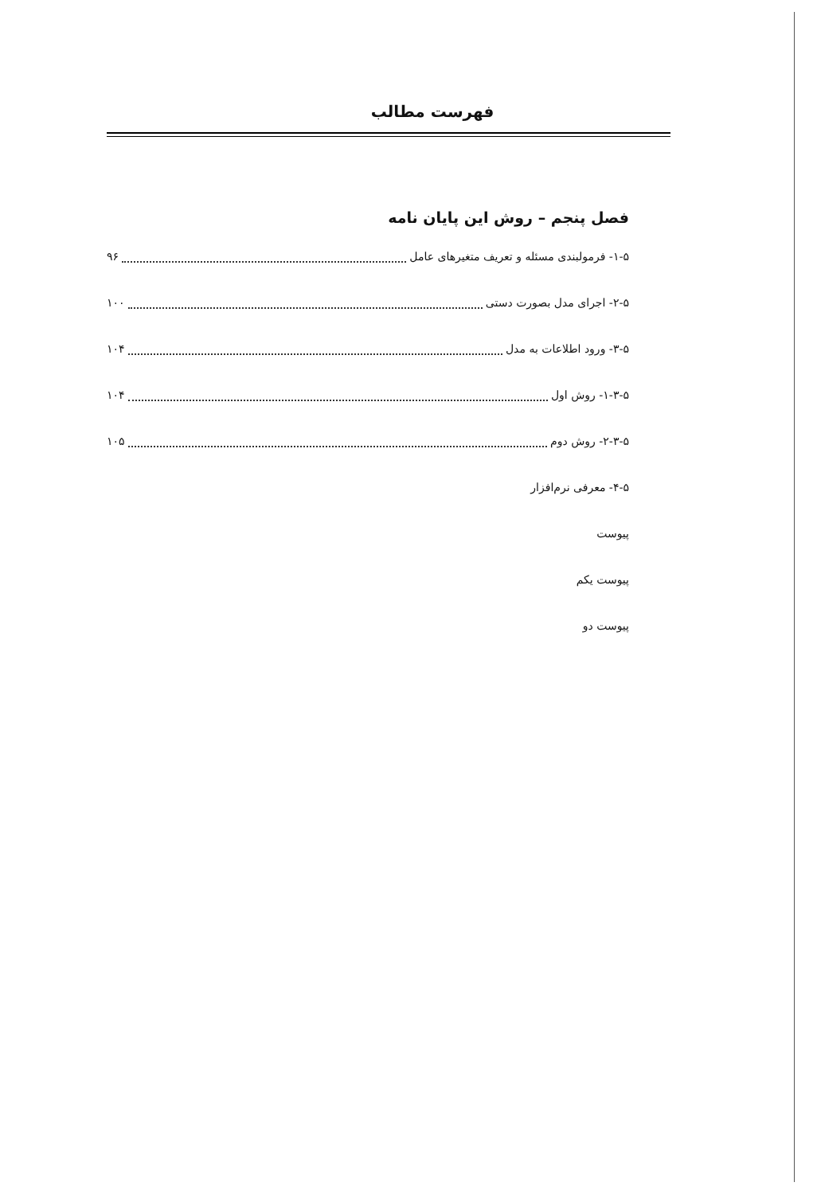فهرست مطالب
فصل پنجم – روش این پایان نامه
۱-۵- فرمولبندی مسئله و تعریف متغیرهای عامل ۹۶
۲-۵- اجرای مدل بصورت دستی ۱۰۰
۳-۵- ورود اطلاعات به مدل ۱۰۴
۱-۳-۵- روش اول ۱۰۴
۲-۳-۵- روش دوم ۱۰۵
۴-۵- معرفی نرم‌افزار
پیوست
پیوست یکم
پیوست دو